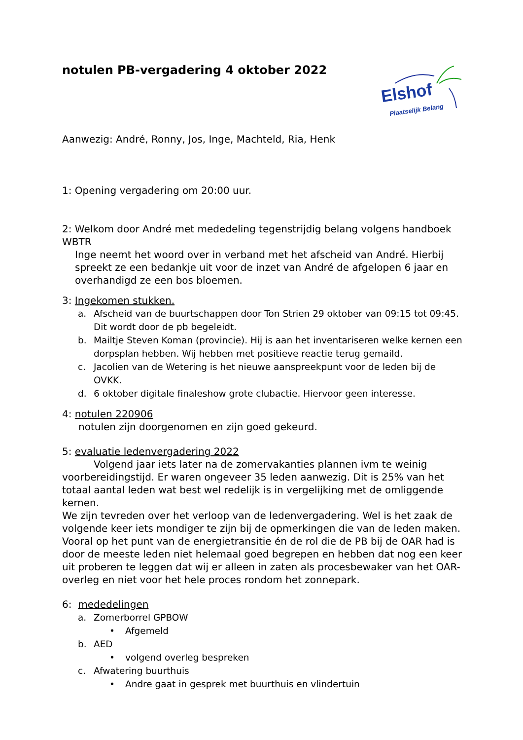notulen PB-vergadering 4 oktober 2022
Elshof
Plaatselijk Belang
Aanwezig: André, Ronny, Jos, Inge, Machteld, Ria, Henk
1: Opening vergadering om 20:00 uur.
2: Welkom door André met mededeling tegenstrijdig belang volgens handboek WBTR
Inge neemt het woord over in verband met het afscheid van André. Hierbij spreekt ze een bedankje uit voor de inzet van André de afgelopen 6 jaar en overhandigd ze een bos bloemen.
3: Ingekomen stukken.
a. Afscheid van de buurtschappen door Ton Strien 29 oktober van 09:15 tot 09:45. Dit wordt door de pb begeleidt.
b. Mailtje Steven Koman (provincie). Hij is aan het inventariseren welke kernen een dorpsplan hebben. Wij hebben met positieve reactie terug gemaild.
c. Jacolien van de Wetering is het nieuwe aanspreekpunt voor de leden bij de OVKK.
d. 6 oktober digitale finaleshow grote clubactie. Hiervoor geen interesse.
4: notulen 220906
notulen zijn doorgenomen en zijn goed gekeurd.
5: evaluatie ledenvergadering 2022
Volgend jaar iets later na de zomervakanties plannen ivm te weinig voorbereidingstijd. Er waren ongeveer 35 leden aanwezig. Dit is 25% van het totaal aantal leden wat best wel redelijk is in vergelijking met de omliggende kernen.
We zijn tevreden over het verloop van de ledenvergadering. Wel is het zaak de volgende keer iets mondiger te zijn bij de opmerkingen die van de leden maken. Vooral op het punt van de energietransitie én de rol die de PB bij de OAR had is door de meeste leden niet helemaal goed begrepen en hebben dat nog een keer uit proberen te leggen dat wij er alleen in zaten als procesbewaker van het OAR-overleg en niet voor het hele proces rondom het zonnepark.
6: mededelingen
a. Zomerborrel GPBOW
• Afgemeld
b. AED
• volgend overleg bespreken
c. Afwatering buurthuis
• Andre gaat in gesprek met buurthuis en vlindertuin